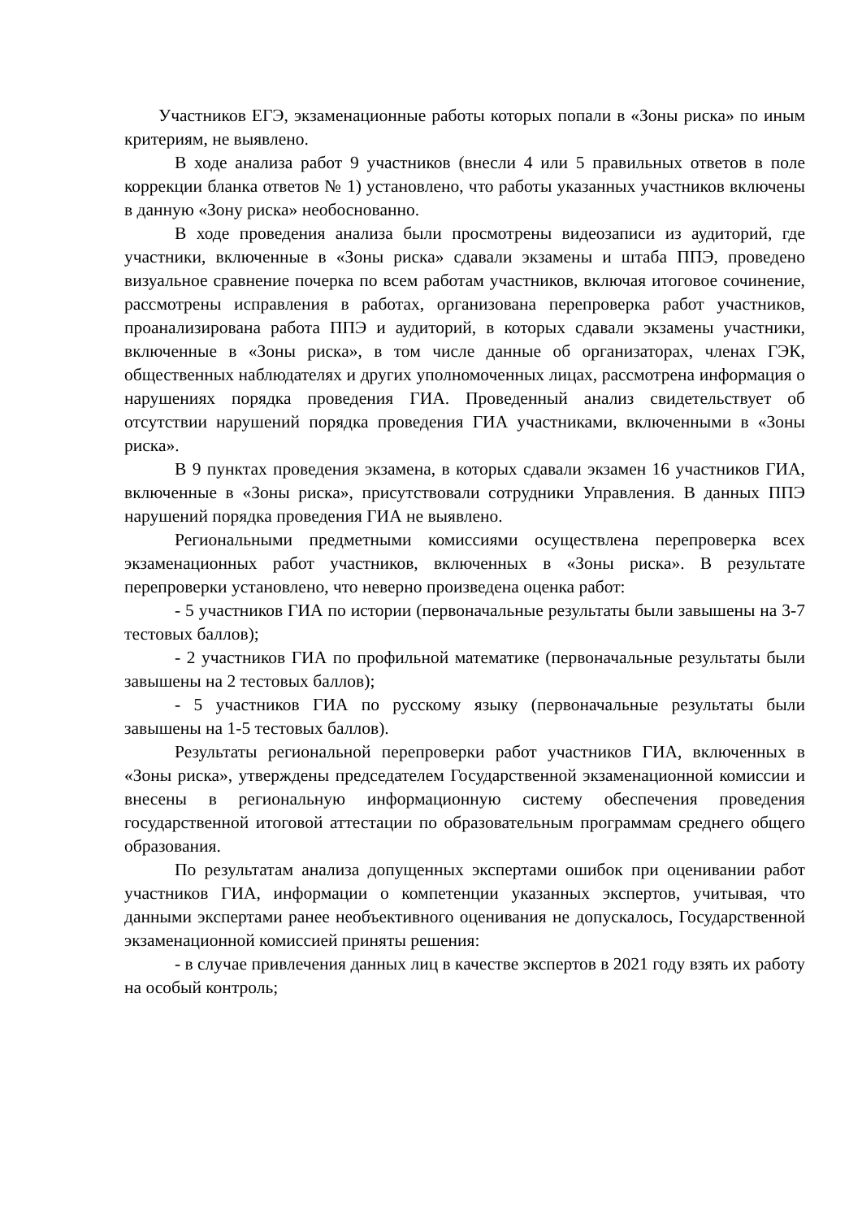Участников ЕГЭ, экзаменационные работы которых попали в «Зоны риска» по иным критериям, не выявлено.
В ходе анализа работ 9 участников (внесли 4 или 5 правильных ответов в поле коррекции бланка ответов № 1) установлено, что работы указанных участников включены в данную «Зону риска» необоснованно.
В ходе проведения анализа были просмотрены видеозаписи из аудиторий, где участники, включенные в «Зоны риска» сдавали экзамены и штаба ППЭ, проведено визуальное сравнение почерка по всем работам участников, включая итоговое сочинение, рассмотрены исправления в работах, организована перепроверка работ участников, проанализирована работа ППЭ и аудиторий, в которых сдавали экзамены участники, включенные в «Зоны риска», в том числе данные об организаторах, членах ГЭК, общественных наблюдателях и других уполномоченных лицах, рассмотрена информация о нарушениях порядка проведения ГИА. Проведенный анализ свидетельствует об отсутствии нарушений порядка проведения ГИА участниками, включенными в «Зоны риска».
В 9 пунктах проведения экзамена, в которых сдавали экзамен 16 участников ГИА, включенные в «Зоны риска», присутствовали сотрудники Управления. В данных ППЭ нарушений порядка проведения ГИА не выявлено.
Региональными предметными комиссиями осуществлена перепроверка всех экзаменационных работ участников, включенных в «Зоны риска». В результате перепроверки установлено, что неверно произведена оценка работ:
- 5 участников ГИА по истории (первоначальные результаты были завышены на 3-7 тестовых баллов);
- 2 участников ГИА по профильной математике (первоначальные результаты были завышены на 2 тестовых баллов);
- 5 участников ГИА по русскому языку (первоначальные результаты были завышены на 1-5 тестовых баллов).
Результаты региональной перепроверки работ участников ГИА, включенных в «Зоны риска», утверждены председателем Государственной экзаменационной комиссии и внесены в региональную информационную систему обеспечения проведения государственной итоговой аттестации по образовательным программам среднего общего образования.
По результатам анализа допущенных экспертами ошибок при оценивании работ участников ГИА, информации о компетенции указанных экспертов, учитывая, что данными экспертами ранее необъективного оценивания не допускалось, Государственной экзаменационной комиссией приняты решения:
- в случае привлечения данных лиц в качестве экспертов в 2021 году взять их работу на особый контроль;